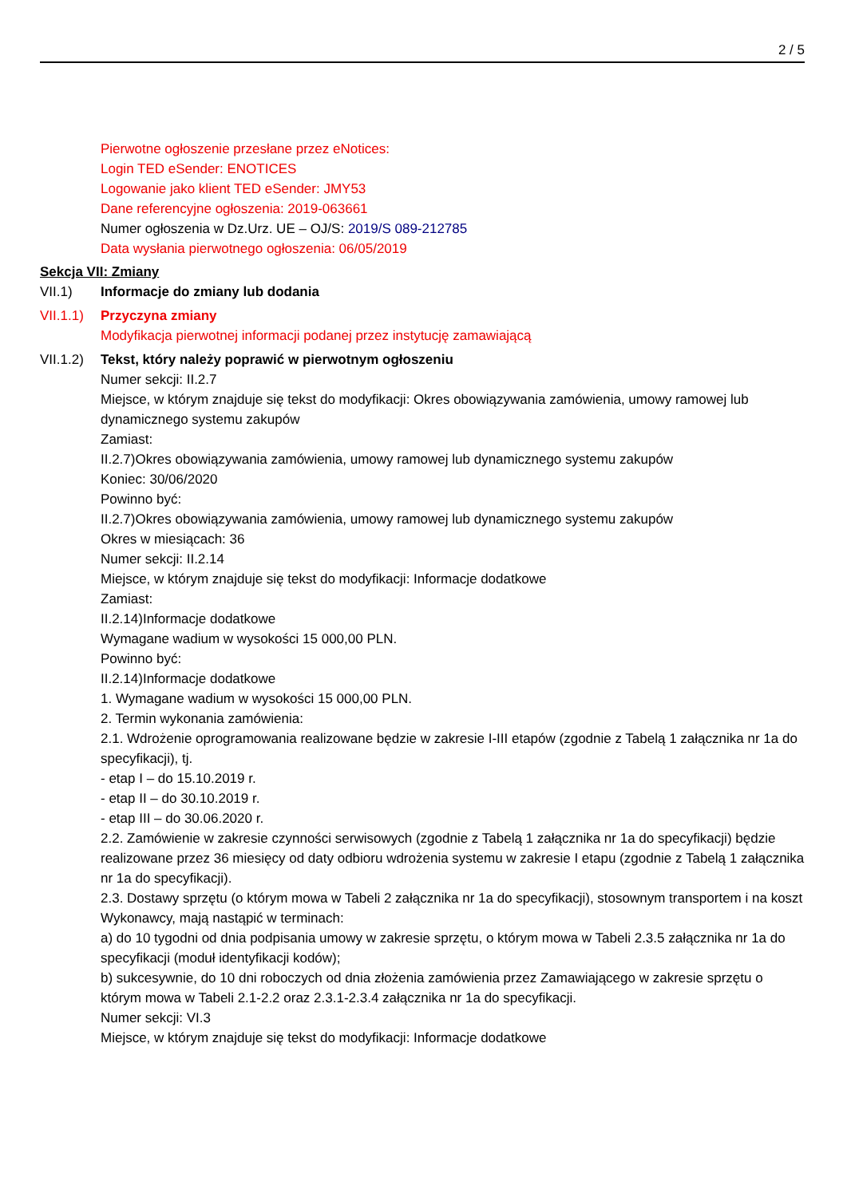2 / 5
Pierwotne ogłoszenie przesłane przez eNotices:
Login TED eSender: ENOTICES
Logowanie jako klient TED eSender: JMY53
Dane referencyjne ogłoszenia: 2019-063661
Numer ogłoszenia w Dz.Urz. UE – OJ/S: 2019/S 089-212785
Data wysłania pierwotnego ogłoszenia: 06/05/2019
Sekcja VII: Zmiany
VII.1) Informacje do zmiany lub dodania
VII.1.1)
Przyczyna zmiany
Modyfikacja pierwotnej informacji podanej przez instytucję zamawiającą
VII.1.2)
Tekst, który należy poprawić w pierwotnym ogłoszeniu
Numer sekcji: II.2.7
Miejsce, w którym znajduje się tekst do modyfikacji: Okres obowiązywania zamówienia, umowy ramowej lub dynamicznego systemu zakupów
Zamiast:
II.2.7)Okres obowiązywania zamówienia, umowy ramowej lub dynamicznego systemu zakupów
Koniec: 30/06/2020
Powinno być:
II.2.7)Okres obowiązywania zamówienia, umowy ramowej lub dynamicznego systemu zakupów
Okres w miesiącach: 36
Numer sekcji: II.2.14
Miejsce, w którym znajduje się tekst do modyfikacji: Informacje dodatkowe
Zamiast:
II.2.14)Informacje dodatkowe
Wymagane wadium w wysokości 15 000,00 PLN.
Powinno być:
II.2.14)Informacje dodatkowe
1. Wymagane wadium w wysokości 15 000,00 PLN.
2. Termin wykonania zamówienia:
2.1. Wdrożenie oprogramowania realizowane będzie w zakresie I-III etapów (zgodnie z Tabelą 1 załącznika nr 1a do specyfikacji), tj.
- etap I – do 15.10.2019 r.
- etap II – do 30.10.2019 r.
- etap III – do 30.06.2020 r.
2.2. Zamówienie w zakresie czynności serwisowych (zgodnie z Tabelą 1 załącznika nr 1a do specyfikacji) będzie realizowane przez 36 miesięcy od daty odbioru wdrożenia systemu w zakresie I etapu (zgodnie z Tabelą 1 załącznika nr 1a do specyfikacji).
2.3. Dostawy sprzętu (o którym mowa w Tabeli 2 załącznika nr 1a do specyfikacji), stosownym transportem i na koszt Wykonawcy, mają nastąpić w terminach:
a) do 10 tygodni od dnia podpisania umowy w zakresie sprzętu, o którym mowa w Tabeli 2.3.5 załącznika nr 1a do specyfikacji (moduł identyfikacji kodów);
b) sukcesywnie, do 10 dni roboczych od dnia złożenia zamówienia przez Zamawiającego w zakresie sprzętu o którym mowa w Tabeli 2.1-2.2 oraz 2.3.1-2.3.4 załącznika nr 1a do specyfikacji.
Numer sekcji: VI.3
Miejsce, w którym znajduje się tekst do modyfikacji: Informacje dodatkowe